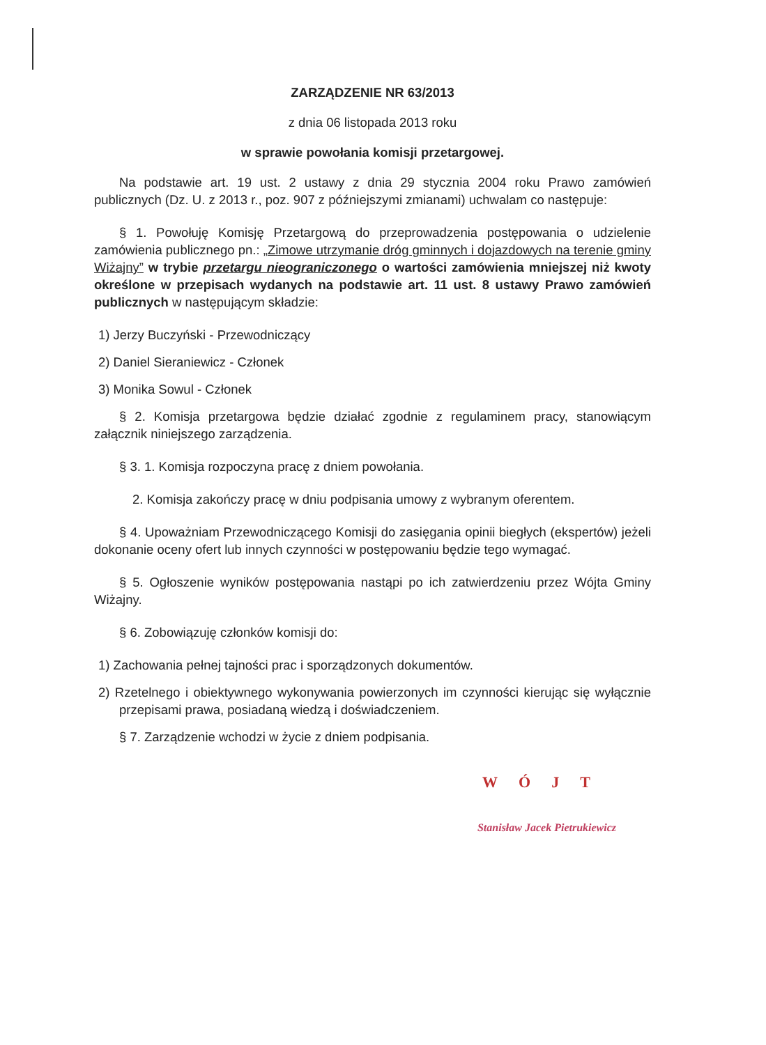ZARZĄDZENIE NR 63/2013
z dnia 06 listopada 2013 roku
w sprawie powołania komisji przetargowej.
Na podstawie art. 19 ust. 2 ustawy z dnia 29 stycznia 2004 roku Prawo zamówień publicznych (Dz. U. z 2013 r., poz. 907 z późniejszymi zmianami) uchwalam co następuje:
§ 1. Powołuję Komisję Przetargową do przeprowadzenia postępowania o udzielenie zamówienia publicznego pn.: „Zimowe utrzymanie dróg gminnych i dojazdowych na terenie gminy Wiżajny” w trybie przetargu nieograniczonego o wartości zamówienia mniejszej niż kwoty określone w przepisach wydanych na podstawie art. 11 ust. 8 ustawy Prawo zamówień publicznych w następującym składzie:
1) Jerzy Buczyński - Przewodniczący
2) Daniel Sieraniewicz - Członek
3) Monika Sowul - Członek
§ 2. Komisja przetargowa będzie działać zgodnie z regulaminem pracy, stanowiącym załącznik niniejszego zarządzenia.
§ 3. 1. Komisja rozpoczyna pracę z dniem powołania.
2. Komisja zakończy pracę w dniu podpisania umowy z wybranym oferentem.
§ 4. Upoważniam Przewodniczącego Komisji do zasięgania opinii biegłych (ekspertów) jeżeli dokonanie oceny ofert lub innych czynności w postępowaniu będzie tego wymagać.
§ 5. Ogłoszenie wyników postępowania nastąpi po ich zatwierdzeniu przez Wójta Gminy Wiżajny.
§ 6. Zobowiązuję członków komisji do:
1) Zachowania pełnej tajności prac i sporządzonych dokumentów.
2) Rzetelnego i obiektywnego wykonywania powierzonych im czynności kierując się wyłącznie przepisami prawa, posiadaną wiedzą i doświadczeniem.
§ 7. Zarządzenie wchodzi w życie z dniem podpisania.
WÓJT
Stanisław Jacek Pietrukiewicz